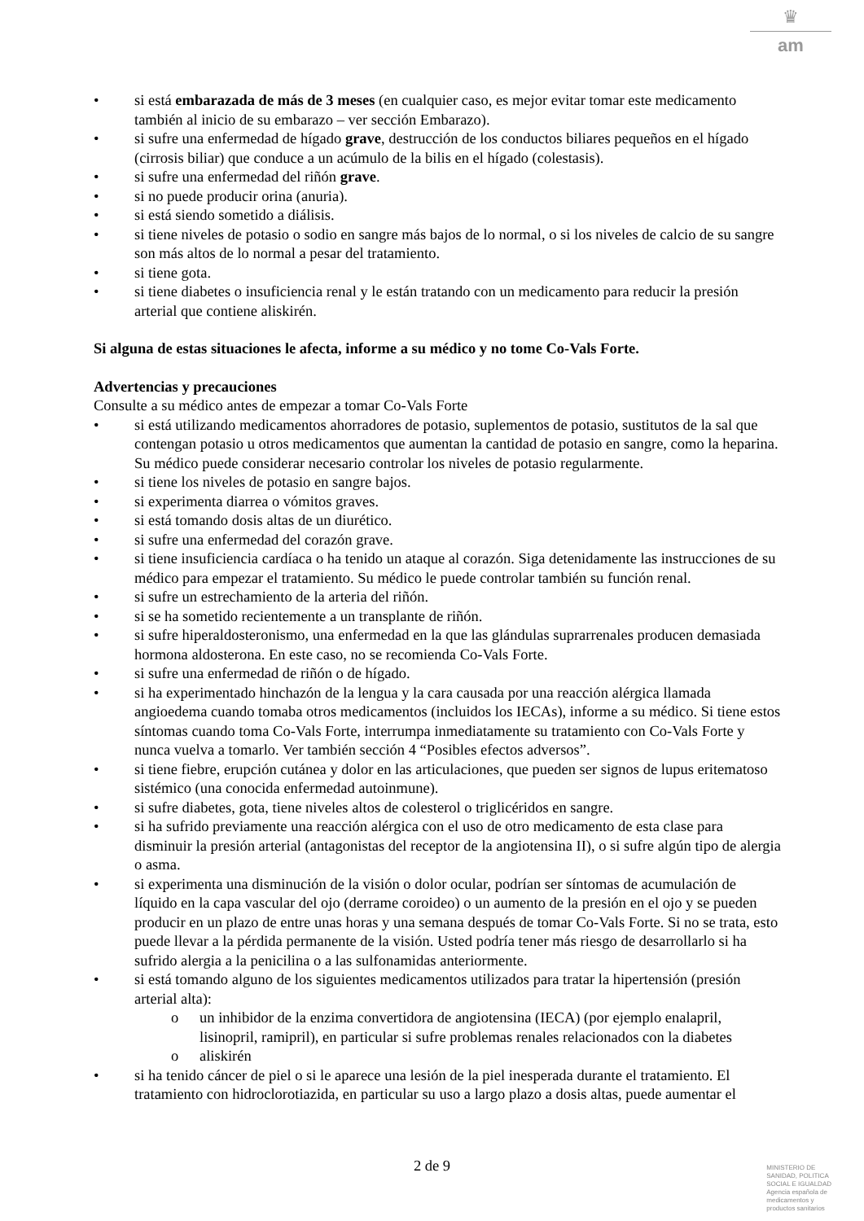♛
am
si está embarazada de más de 3 meses (en cualquier caso, es mejor evitar tomar este medicamento también al inicio de su embarazo – ver sección Embarazo).
si sufre una enfermedad de hígado grave, destrucción de los conductos biliares pequeños en el hígado (cirrosis biliar) que conduce a un acúmulo de la bilis en el hígado (colestasis).
si sufre una enfermedad del riñón grave.
si no puede producir orina (anuria).
si está siendo sometido a diálisis.
si tiene niveles de potasio o sodio en sangre más bajos de lo normal, o si los niveles de calcio de su sangre son más altos de lo normal a pesar del tratamiento.
si tiene gota.
si tiene diabetes o insuficiencia renal y le están tratando con un medicamento para reducir la presión arterial que contiene aliskirén.
Si alguna de estas situaciones le afecta, informe a su médico y no tome Co-Vals Forte.
Advertencias y precauciones
Consulte a su médico antes de empezar a tomar Co-Vals Forte
si está utilizando medicamentos ahorradores de potasio, suplementos de potasio, sustitutos de la sal que contengan potasio u otros medicamentos que aumentan la cantidad de potasio en sangre, como la heparina. Su médico puede considerar necesario controlar los niveles de potasio regularmente.
si tiene los niveles de potasio en sangre bajos.
si experimenta diarrea o vómitos graves.
si está tomando dosis altas de un diurético.
si sufre una enfermedad del corazón grave.
si tiene insuficiencia cardíaca o ha tenido un ataque al corazón. Siga detenidamente las instrucciones de su médico para empezar el tratamiento. Su médico le puede controlar también su función renal.
si sufre un estrechamiento de la arteria del riñón.
si se ha sometido recientemente a un transplante de riñón.
si sufre hiperaldosteronismo, una enfermedad en la que las glándulas suprarrenales producen demasiada hormona aldosterona. En este caso, no se recomienda Co-Vals Forte.
si sufre una enfermedad de riñón o de hígado.
si ha experimentado hinchazón de la lengua y la cara causada por una reacción alérgica llamada angioedema cuando tomaba otros medicamentos (incluidos los IECAs), informe a su médico. Si tiene estos síntomas cuando toma Co-Vals Forte, interrumpa inmediatamente su tratamiento con Co-Vals Forte y nunca vuelva a tomarlo. Ver también sección 4 “Posibles efectos adversos”.
si tiene fiebre, erupción cutánea y dolor en las articulaciones, que pueden ser signos de lupus eritematoso sistémico (una conocida enfermedad autoinmune).
si sufre diabetes, gota, tiene niveles altos de colesterol o triglicéridos en sangre.
si ha sufrido previamente una reacción alérgica con el uso de otro medicamento de esta clase para disminuir la presión arterial (antagonistas del receptor de la angiotensina II), o si sufre algún tipo de alergia o asma.
si experimenta una disminución de la visión o dolor ocular, podrían ser síntomas de acumulación de líquido en la capa vascular del ojo (derrame coroideo) o un aumento de la presión en el ojo y se pueden producir en un plazo de entre unas horas y una semana después de tomar Co-Vals Forte. Si no se trata, esto puede llevar a la pérdida permanente de la visión. Usted podría tener más riesgo de desarrollarlo si ha sufrido alergia a la penicilina o a las sulfonamidas anteriormente.
si está tomando alguno de los siguientes medicamentos utilizados para tratar la hipertensión (presión arterial alta):
o un inhibidor de la enzima convertidora de angiotensina (IECA) (por ejemplo enalapril, lisinopril, ramipril), en particular si sufre problemas renales relacionados con la diabetes
o aliskirén
si ha tenido cáncer de piel o si le aparece una lesión de la piel inesperada durante el tratamiento. El tratamiento con hidroclorotiazida, en particular su uso a largo plazo a dosis altas, puede aumentar el
2 de 9
MINISTERIO DE
SANIDAD, POLITICA
SOCIAL E IGUALDAD
Agencia española de
medicamentos y
productos sanitarios